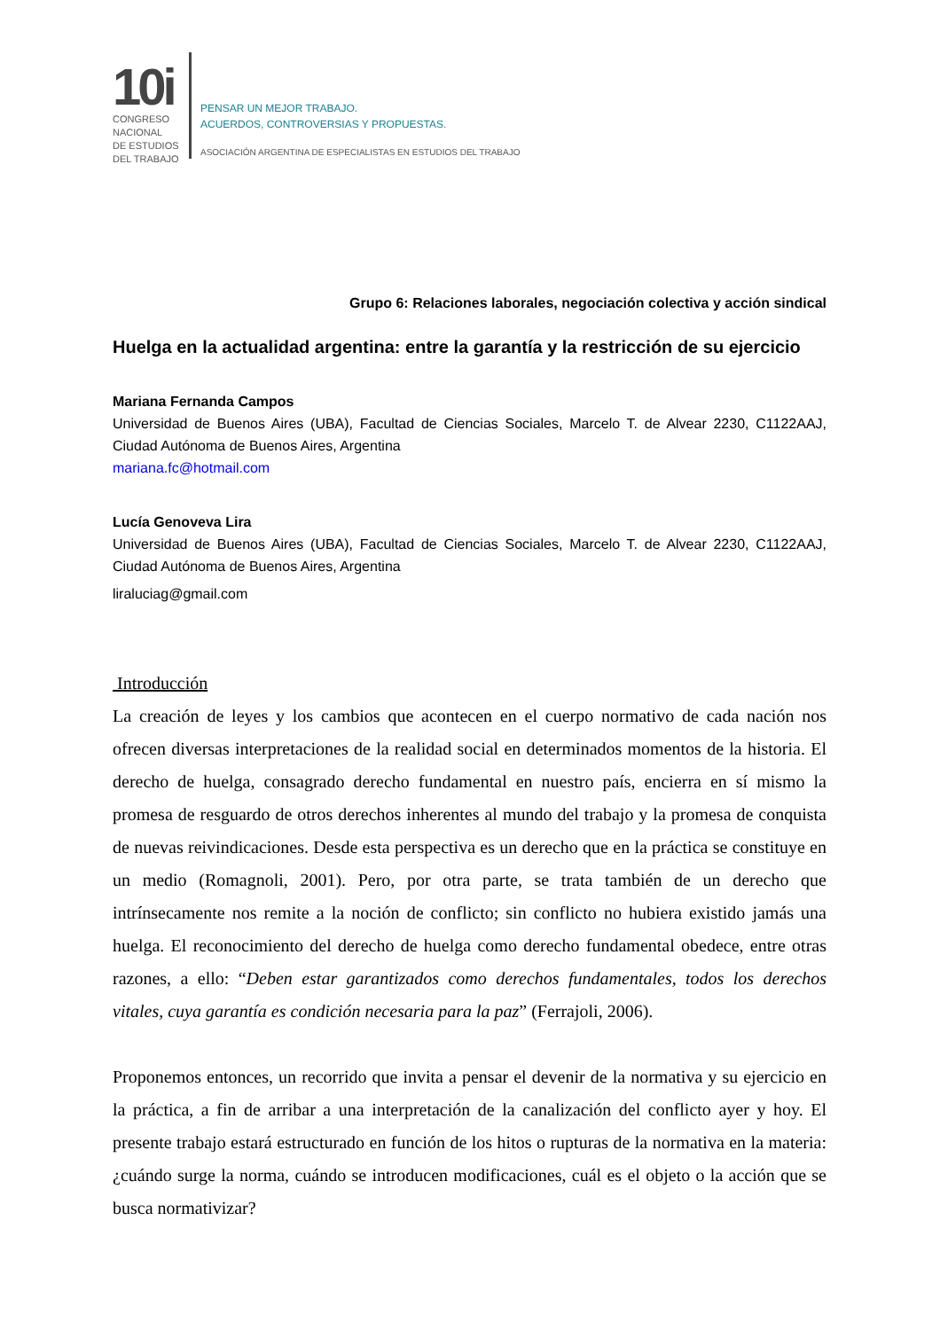10i
CONGRESO
NACIONAL
DE ESTUDIOS
DEL TRABAJO
PENSAR UN MEJOR TRABAJO.
ACUERDOS, CONTROVERSIAS Y PROPUESTAS.
ASOCIACIÓN ARGENTINA DE ESPECIALISTAS EN ESTUDIOS DEL TRABAJO
Grupo 6: Relaciones laborales, negociación colectiva y acción sindical
Huelga en la actualidad argentina: entre la garantía y la restricción de su ejercicio
Mariana Fernanda Campos
Universidad de Buenos Aires (UBA), Facultad de Ciencias Sociales, Marcelo T. de Alvear 2230, C1122AAJ, Ciudad Autónoma de Buenos Aires, Argentina
mariana.fc@hotmail.com
Lucía Genoveva Lira
Universidad de Buenos Aires (UBA), Facultad de Ciencias Sociales, Marcelo T. de Alvear 2230, C1122AAJ, Ciudad Autónoma de Buenos Aires, Argentina
liraluciag@gmail.com
Introducción
La creación de leyes y los cambios que acontecen en el cuerpo normativo de cada nación nos ofrecen diversas interpretaciones de la realidad social en determinados momentos de la historia. El derecho de huelga, consagrado derecho fundamental en nuestro país, encierra en sí mismo la promesa de resguardo de otros derechos inherentes al mundo del trabajo y la promesa de conquista de nuevas reivindicaciones. Desde esta perspectiva es un derecho que en la práctica se constituye en un medio (Romagnoli, 2001). Pero, por otra parte, se trata también de un derecho que intrínsecamente nos remite a la noción de conflicto; sin conflicto no hubiera existido jamás una huelga. El reconocimiento del derecho de huelga como derecho fundamental obedece, entre otras razones, a ello: “Deben estar garantizados como derechos fundamentales, todos los derechos vitales, cuya garantía es condición necesaria para la paz” (Ferrajoli, 2006).
Proponemos entonces, un recorrido que invita a pensar el devenir de la normativa y su ejercicio en la práctica, a fin de arribar a una interpretación de la canalización del conflicto ayer y hoy. El presente trabajo estará estructurado en función de los hitos o rupturas de la normativa en la materia: ¿cuándo surge la norma, cuándo se introducen modificaciones, cuál es el objeto o la acción que se busca normativizar?